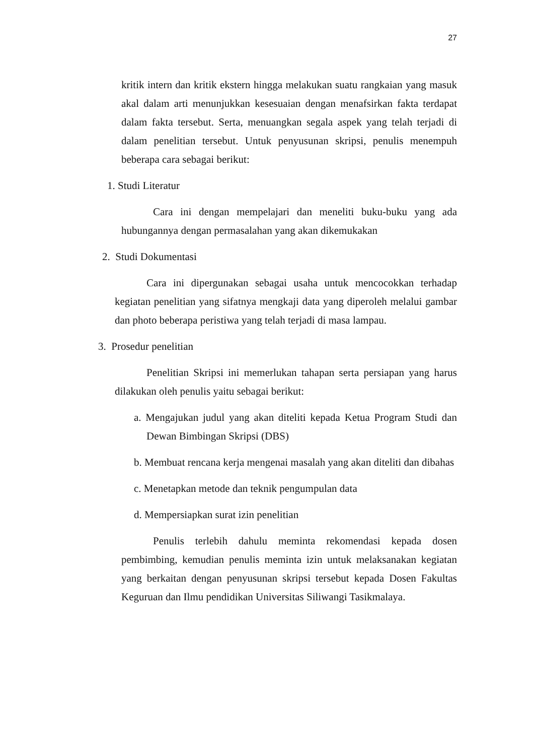27
kritik intern dan kritik ekstern hingga melakukan suatu rangkaian yang masuk akal dalam arti menunjukkan kesesuaian dengan menafsirkan fakta terdapat dalam fakta tersebut. Serta, menuangkan segala aspek yang telah terjadi di dalam penelitian tersebut. Untuk penyusunan skripsi, penulis menempuh beberapa cara sebagai berikut:
1. Studi Literatur
Cara ini dengan mempelajari dan meneliti buku-buku yang ada hubungannya dengan permasalahan yang akan dikemukakan
2. Studi Dokumentasi
Cara ini dipergunakan sebagai usaha untuk mencocokkan terhadap kegiatan penelitian yang sifatnya mengkaji data yang diperoleh melalui gambar dan photo beberapa peristiwa yang telah terjadi di masa lampau.
3. Prosedur penelitian
Penelitian Skripsi ini memerlukan tahapan serta persiapan yang harus dilakukan oleh penulis yaitu sebagai berikut:
a. Mengajukan judul yang akan diteliti kepada Ketua Program Studi dan Dewan Bimbingan Skripsi (DBS)
b. Membuat rencana kerja mengenai masalah yang akan diteliti dan dibahas
c. Menetapkan metode dan teknik pengumpulan data
d. Mempersiapkan surat izin penelitian
Penulis terlebih dahulu meminta rekomendasi kepada dosen pembimbing, kemudian penulis meminta izin untuk melaksanakan kegiatan yang berkaitan dengan penyusunan skripsi tersebut kepada Dosen Fakultas Keguruan dan Ilmu pendidikan Universitas Siliwangi Tasikmalaya.